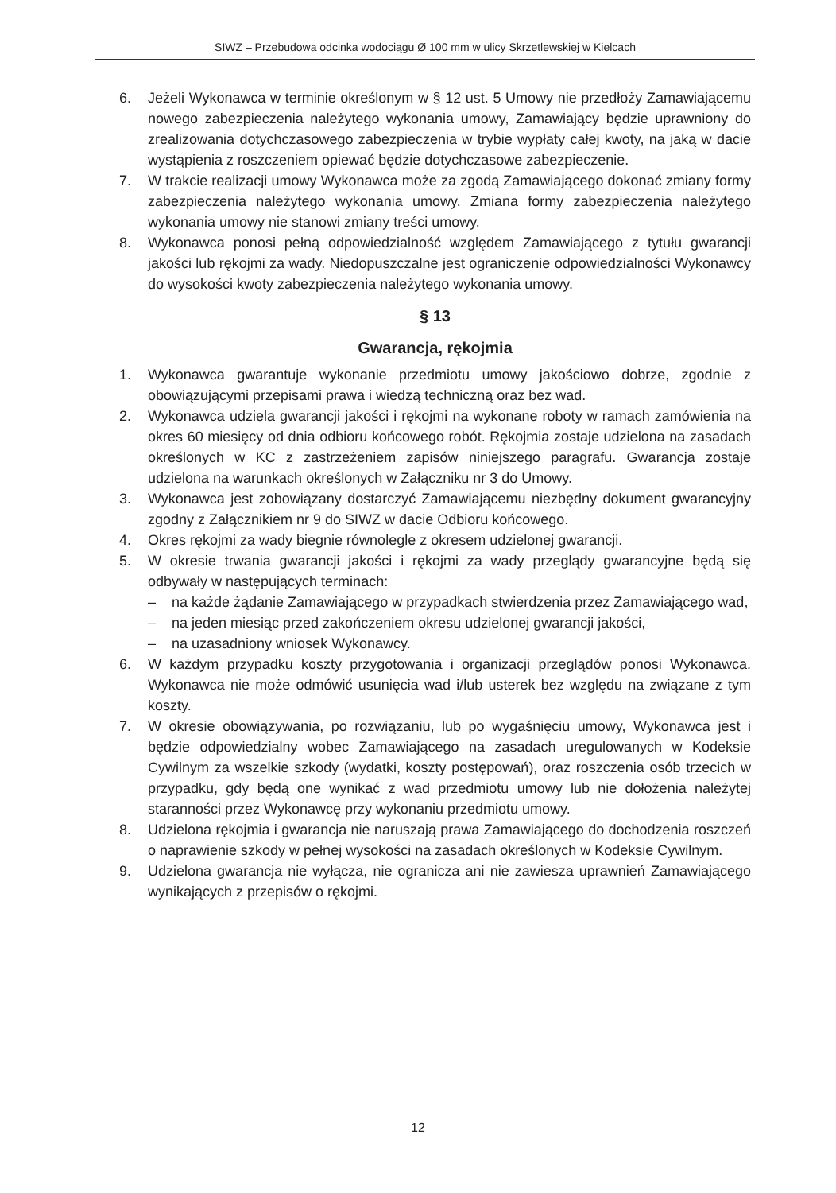SIWZ – Przebudowa odcinka wodociągu Ø 100 mm w ulicy Skrzetlewskiej w Kielcach
6. Jeżeli Wykonawca w terminie określonym w § 12 ust. 5 Umowy nie przedłoży Zamawiającemu nowego zabezpieczenia należytego wykonania umowy, Zamawiający będzie uprawniony do zrealizowania dotychczasowego zabezpieczenia w trybie wypłaty całej kwoty, na jaką w dacie wystąpienia z roszczeniem opiewać będzie dotychczasowe zabezpieczenie.
7. W trakcie realizacji umowy Wykonawca może za zgodą Zamawiającego dokonać zmiany formy zabezpieczenia należytego wykonania umowy. Zmiana formy zabezpieczenia należytego wykonania umowy nie stanowi zmiany treści umowy.
8. Wykonawca ponosi pełną odpowiedzialność względem Zamawiającego z tytułu gwarancji jakości lub rękojmi za wady. Niedopuszczalne jest ograniczenie odpowiedzialności Wykonawcy do wysokości kwoty zabezpieczenia należytego wykonania umowy.
§ 13
Gwarancja, rękojmia
1. Wykonawca gwarantuje wykonanie przedmiotu umowy jakościowo dobrze, zgodnie z obowiązującymi przepisami prawa i wiedzą techniczną oraz bez wad.
2. Wykonawca udziela gwarancji jakości i rękojmi na wykonane roboty w ramach zamówienia na okres 60 miesięcy od dnia odbioru końcowego robót. Rękojmia zostaje udzielona na zasadach określonych w KC z zastrzeżeniem zapisów niniejszego paragrafu. Gwarancja zostaje udzielona na warunkach określonych w Załączniku nr 3 do Umowy.
3. Wykonawca jest zobowiązany dostarczyć Zamawiającemu niezbędny dokument gwarancyjny zgodny z Załącznikiem nr 9 do SIWZ w dacie Odbioru końcowego.
4. Okres rękojmi za wady biegnie równolegle z okresem udzielonej gwarancji.
5. W okresie trwania gwarancji jakości i rękojmi za wady przeglądy gwarancyjne będą się odbywały w następujących terminach:
– na każde żądanie Zamawiającego w przypadkach stwierdzenia przez Zamawiającego wad,
– na jeden miesiąc przed zakończeniem okresu udzielonej gwarancji jakości,
– na uzasadniony wniosek Wykonawcy.
6. W każdym przypadku koszty przygotowania i organizacji przeglądów ponosi Wykonawca. Wykonawca nie może odmówić usunięcia wad i/lub usterek bez względu na związane z tym koszty.
7. W okresie obowiązywania, po rozwiązaniu, lub po wygaśnięciu umowy, Wykonawca jest i będzie odpowiedzialny wobec Zamawiającego na zasadach uregulowanych w Kodeksie Cywilnym za wszelkie szkody (wydatki, koszty postępowań), oraz roszczenia osób trzecich w przypadku, gdy będą one wynikać z wad przedmiotu umowy lub nie dołożenia należytej staranności przez Wykonawcę przy wykonaniu przedmiotu umowy.
8. Udzielona rękojmia i gwarancja nie naruszają prawa Zamawiającego do dochodzenia roszczeń o naprawienie szkody w pełnej wysokości na zasadach określonych w Kodeksie Cywilnym.
9. Udzielona gwarancja nie wyłącza, nie ogranicza ani nie zawiesza uprawnień Zamawiającego wynikających z przepisów o rękojmi.
12